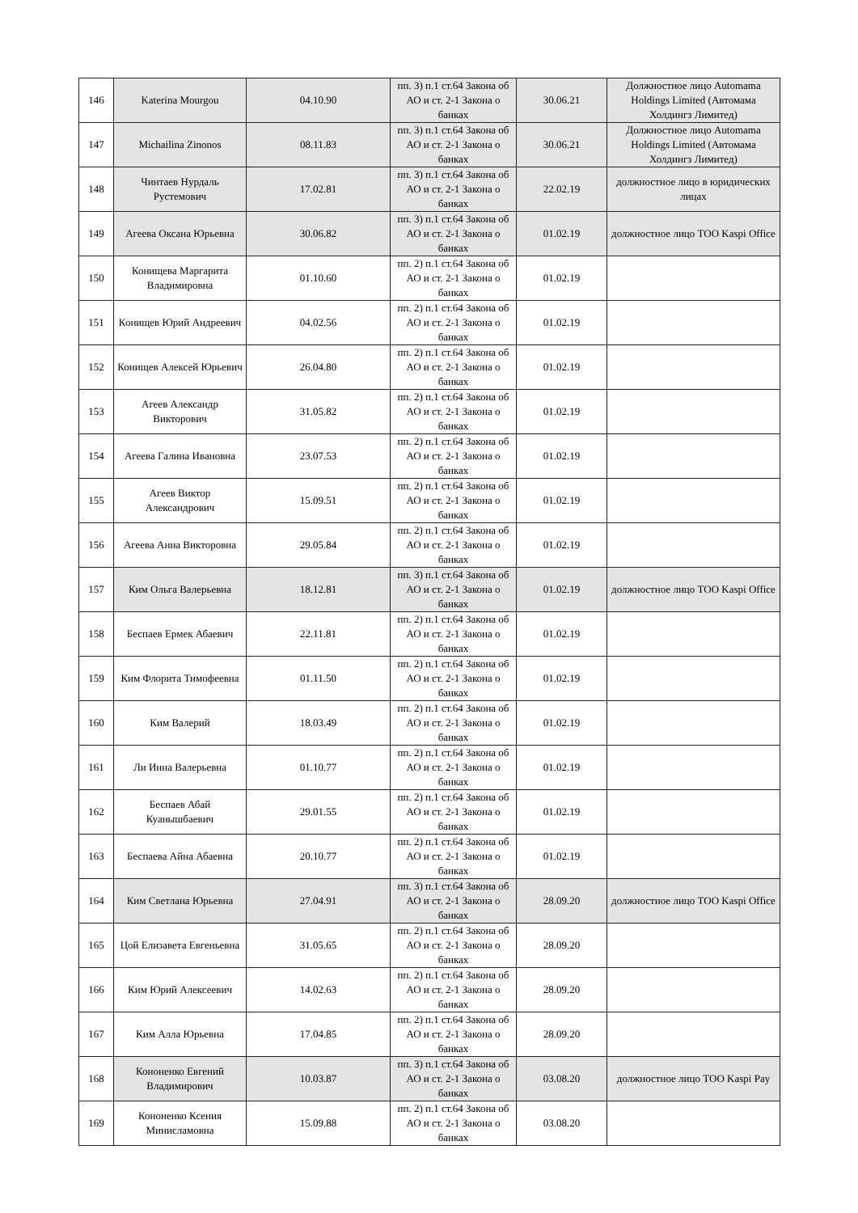| 146 | Katerina Mourgou | 04.10.90 | пп. 3) п.1 ст.64 Закона об АО и ст. 2-1 Закона о банках | 30.06.21 | Должностное лицо Automama Holdings Limited (Автомама Холдингз Лимитед) |
| 147 | Michailina Zinonos | 08.11.83 | пп. 3) п.1 ст.64 Закона об АО и ст. 2-1 Закона о банках | 30.06.21 | Должностное лицо Automama Holdings Limited (Автомама Холдингз Лимитед) |
| 148 | Чинтаев Нурдаль Рустемович | 17.02.81 | пп. 3) п.1 ст.64 Закона об АО и ст. 2-1 Закона о банках | 22.02.19 | должностное лицо в юридических лицах |
| 149 | Агеева Оксана Юрьевна | 30.06.82 | пп. 3) п.1 ст.64 Закона об АО и ст. 2-1 Закона о банках | 01.02.19 | должностное лицо ТОО Kaspi Office |
| 150 | Конищева Маргарита Владимировна | 01.10.60 | пп. 2) п.1 ст.64 Закона об АО и ст. 2-1 Закона о банках | 01.02.19 | |
| 151 | Конищев Юрий Андреевич | 04.02.56 | пп. 2) п.1 ст.64 Закона об АО и ст. 2-1 Закона о банках | 01.02.19 | |
| 152 | Конищев Алексей Юрьевич | 26.04.80 | пп. 2) п.1 ст.64 Закона об АО и ст. 2-1 Закона о банках | 01.02.19 | |
| 153 | Агеев Александр Викторович | 31.05.82 | пп. 2) п.1 ст.64 Закона об АО и ст. 2-1 Закона о банках | 01.02.19 | |
| 154 | Агеева Галина Ивановна | 23.07.53 | пп. 2) п.1 ст.64 Закона об АО и ст. 2-1 Закона о банках | 01.02.19 | |
| 155 | Агеев Виктор Александрович | 15.09.51 | пп. 2) п.1 ст.64 Закона об АО и ст. 2-1 Закона о банках | 01.02.19 | |
| 156 | Агеева Анна Викторовна | 29.05.84 | пп. 2) п.1 ст.64 Закона об АО и ст. 2-1 Закона о банках | 01.02.19 | |
| 157 | Ким Ольга Валерьевна | 18.12.81 | пп. 3) п.1 ст.64 Закона об АО и ст. 2-1 Закона о банках | 01.02.19 | должностное лицо ТОО Kaspi Office |
| 158 | Беспаев Ермек Абаевич | 22.11.81 | пп. 2) п.1 ст.64 Закона об АО и ст. 2-1 Закона о банках | 01.02.19 | |
| 159 | Ким Флорита Тимофеевна | 01.11.50 | пп. 2) п.1 ст.64 Закона об АО и ст. 2-1 Закона о банках | 01.02.19 | |
| 160 | Ким Валерий | 18.03.49 | пп. 2) п.1 ст.64 Закона об АО и ст. 2-1 Закона о банках | 01.02.19 | |
| 161 | Ли Инна Валерьевна | 01.10.77 | пп. 2) п.1 ст.64 Закона об АО и ст. 2-1 Закона о банках | 01.02.19 | |
| 162 | Беспаев Абай Куанышбаевич | 29.01.55 | пп. 2) п.1 ст.64 Закона об АО и ст. 2-1 Закона о банках | 01.02.19 | |
| 163 | Беспаева Айна Абаевна | 20.10.77 | пп. 2) п.1 ст.64 Закона об АО и ст. 2-1 Закона о банках | 01.02.19 | |
| 164 | Ким Светлана Юрьевна | 27.04.91 | пп. 3) п.1 ст.64 Закона об АО и ст. 2-1 Закона о банках | 28.09.20 | должностное лицо ТОО Kaspi Office |
| 165 | Цой Елизавета Евгеньевна | 31.05.65 | пп. 2) п.1 ст.64 Закона об АО и ст. 2-1 Закона о банках | 28.09.20 | |
| 166 | Ким Юрий Алексеевич | 14.02.63 | пп. 2) п.1 ст.64 Закона об АО и ст. 2-1 Закона о банках | 28.09.20 | |
| 167 | Ким Алла Юрьевна | 17.04.85 | пп. 2) п.1 ст.64 Закона об АО и ст. 2-1 Закона о банках | 28.09.20 | |
| 168 | Кононенко Евгений Владимирович | 10.03.87 | пп. 3) п.1 ст.64 Закона об АО и ст. 2-1 Закона о банках | 03.08.20 | должностное лицо ТОО Kaspi Pay |
| 169 | Кононенко Ксения Минисламовна | 15.09.88 | пп. 2) п.1 ст.64 Закона об АО и ст. 2-1 Закона о банках | 03.08.20 | |